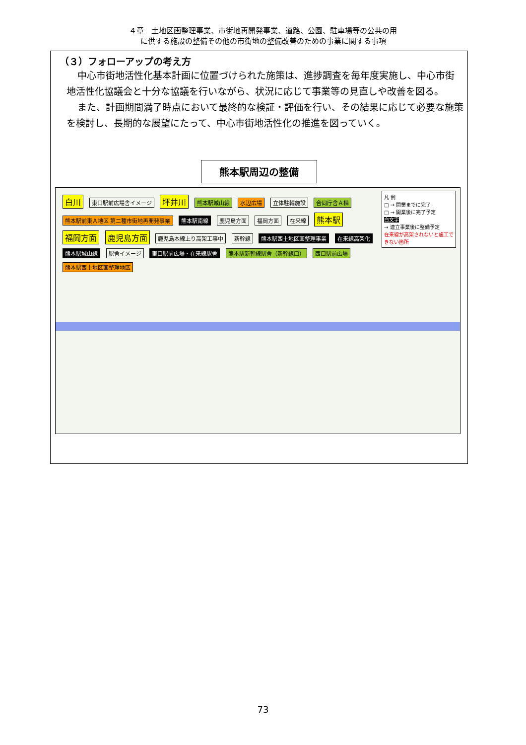４章　土地区画整理事業、市街地再開発事業、道路、公園、駐車場等の公共の用
に供する施設の整備その他の市街地の整備改善のための事業に関する事項
（３）フォローアップの考え方
中心市街地活性化基本計画に位置づけられた施策は、進捗調査を毎年度実施し、中心市街地活性化協議会と十分な協議を行いながら、状況に応じて事業等の見直しや改善を図る。
また、計画期間満了時点において最終的な検証・評価を行い、その結果に応じて必要な施策を検討し、長期的な展望にたって、中心市街地活性化の推進を図っていく。
熊本駅周辺の整備
凡 例
□ → 開業までに完了
□ → 開業後に完了予定
白文字
→ 連立事業後に整備予定
在来線が高架されないと施工できない箇所
白川 東口駅前広場舎イメージ 坪井川 熊本駅城山線 水辺広場 立体駐輪施設 合同庁舎Ａ棟 熊本駅前東Ａ地区 第二種市街地再開発事業 熊本駅南線 鹿児島方面 福岡方面 在来線 熊本駅 福岡方面 鹿児島方面 鹿児島本線上り高架工事中 新幹線 熊本駅西土地区画整理事業 在来線高架化 熊本駅城山線 駅舎イメージ 東口駅前広場・在来線駅舎 熊本駅新幹線駅舎（新幹線口） 西口駅前広場 熊本駅西土地区画整理地区
73